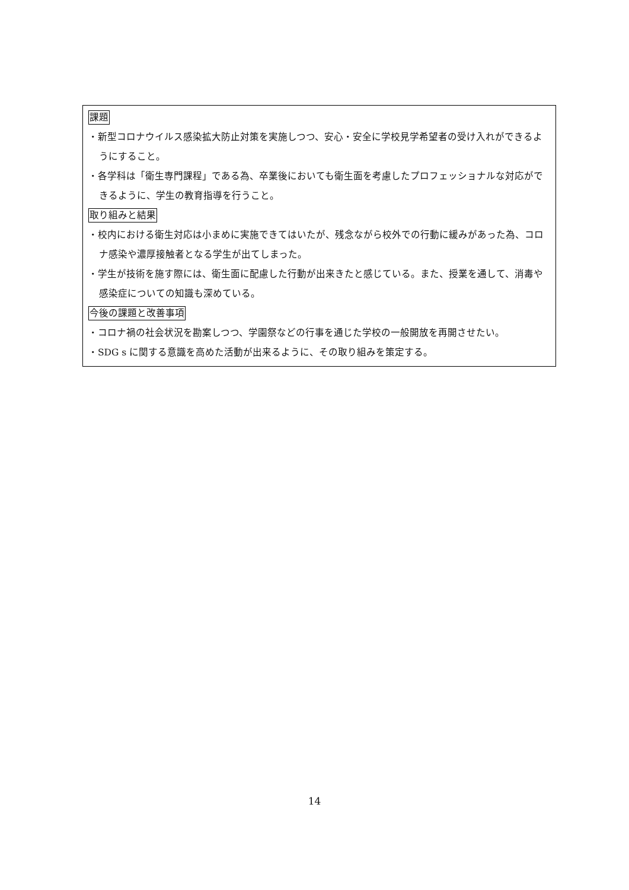課題
・新型コロナウイルス感染拡大防止対策を実施しつつ、安心・安全に学校見学希望者の受け入れができるようにすること。
・各学科は「衛生専門課程」である為、卒業後においても衛生面を考慮したプロフェッショナルな対応ができるように、学生の教育指導を行うこと。
取り組みと結果
・校内における衛生対応は小まめに実施できてはいたが、残念ながら校外での行動に緩みがあった為、コロナ感染や濃厚接触者となる学生が出てしまった。
・学生が技術を施す際には、衛生面に配慮した行動が出来きたと感じている。また、授業を通して、消毒や感染症についての知識も深めている。
今後の課題と改善事項
・コロナ禍の社会状況を勘案しつつ、学園祭などの行事を通じた学校の一般開放を再開させたい。
・SDG s に関する意識を高めた活動が出来るように、その取り組みを策定する。
14